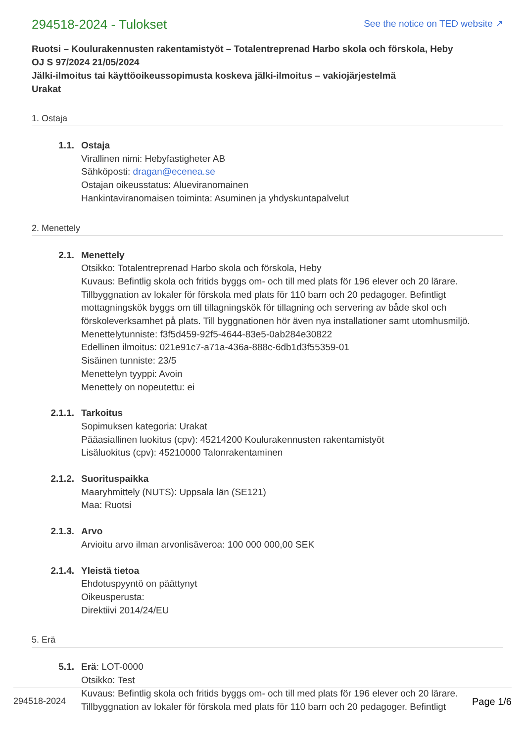294518-2024 - Tulokset
See the notice on TED website ↗
Ruotsi – Koulurakennusten rakentamistyöt – Totalentreprenad Harbo skola och förskola, Heby
OJ S 97/2024 21/05/2024
Jälki-ilmoitus tai käyttöoikeussopimusta koskeva jälki-ilmoitus – vakiojärjestelmä
Urakat
1. Ostaja
1.1. Ostaja
Virallinen nimi: Hebyfastigheter AB
Sähköposti: dragan@ecenea.se
Ostajan oikeusstatus: Alueviranomainen
Hankintaviranomaisen toiminta: Asuminen ja yhdyskuntapalvelut
2. Menettely
2.1. Menettely
Otsikko: Totalentreprenad Harbo skola och förskola, Heby
Kuvaus: Befintlig skola och fritids byggs om- och till med plats för 196 elever och 20 lärare. Tillbyggnation av lokaler för förskola med plats för 110 barn och 20 pedagoger. Befintligt mottagningskök byggs om till tillagningskök för tillagning och servering av både skol och förskoleverksamhet på plats. Till byggnationen hör även nya installationer samt utomhusmiljö.
Menettelytunniste: f3f5d459-92f5-4644-83e5-0ab284e30822
Edellinen ilmoitus: 021e91c7-a71a-436a-888c-6db1d3f55359-01
Sisäinen tunniste: 23/5
Menettelyn tyyppi: Avoin
Menettely on nopeutettu: ei
2.1.1. Tarkoitus
Sopimuksen kategoria: Urakat
Pääasiallinen luokitus (cpv): 45214200 Koulurakennusten rakentamistyöt
Lisäluokitus (cpv): 45210000 Talonrakentaminen
2.1.2. Suorituspaikka
Maaryhmittely (NUTS): Uppsala län (SE121)
Maa: Ruotsi
2.1.3. Arvo
Arvioitu arvo ilman arvonlisäveroa: 100 000 000,00 SEK
2.1.4. Yleistä tietoa
Ehdotuspyyntö on päättynyt
Oikeusperusta:
Direktiivi 2014/24/EU
5. Erä
5.1. Erä: LOT-0000
Otsikko: Test
Kuvaus: Befintlig skola och fritids byggs om- och till med plats för 196 elever och 20 lärare. Tillbyggnation av lokaler för förskola med plats för 110 barn och 20 pedagoger. Befintligt
294518-2024 Page 1/6